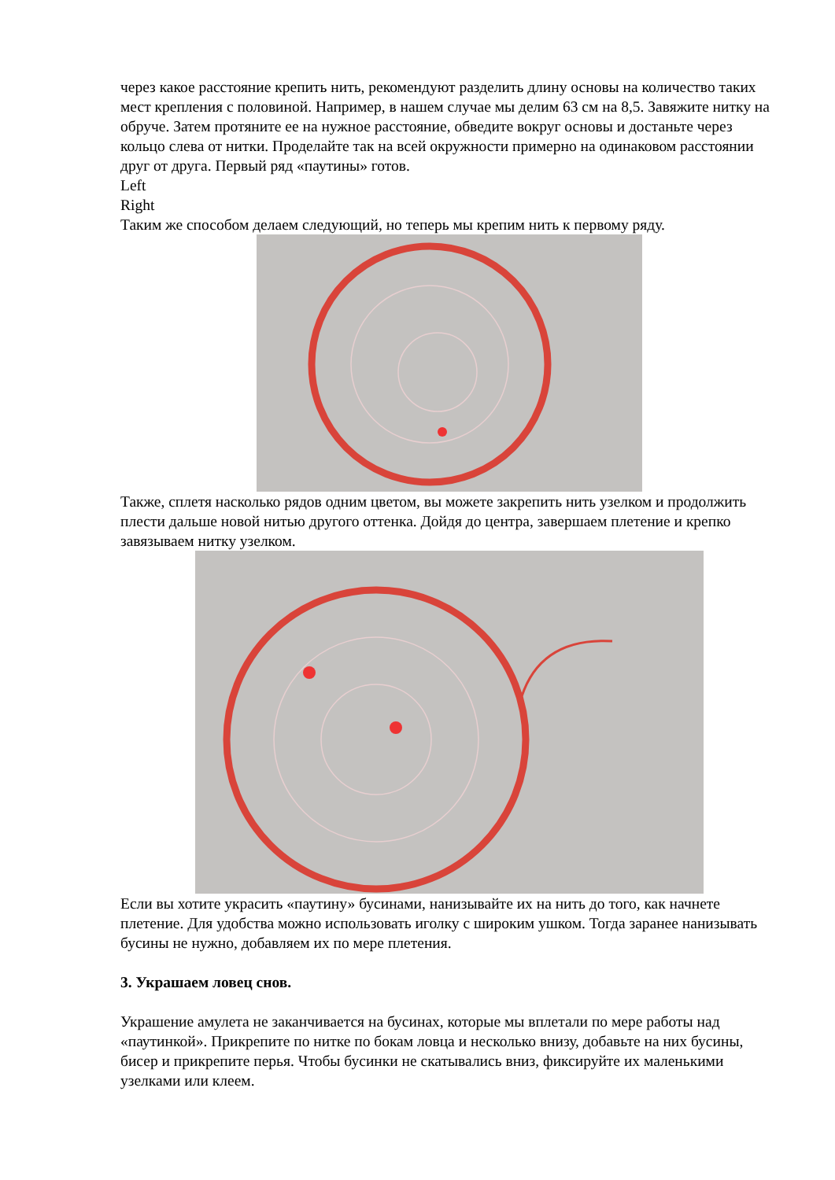через какое расстояние крепить нить, рекомендуют разделить длину основы на количество таких мест крепления с половиной. Например, в нашем случае мы делим 63 см на 8,5. Завяжите нитку на обруче. Затем протяните ее на нужное расстояние, обведите вокруг основы и достаньте через кольцо слева от нитки. Проделайте так на всей окружности примерно на одинаковом расстоянии друг от друга. Первый ряд «паутины» готов.
Left
Right
Таким же способом делаем следующий, но теперь мы крепим нить к первому ряду.
Также, сплетя насколько рядов одним цветом, вы можете закрепить нить узелком и продолжить плести дальше новой нитью другого оттенка. Дойдя до центра, завершаем плетение и крепко завязываем нитку узелком.
Если вы хотите украсить «паутину» бусинами, нанизывайте их на нить до того, как начнете плетение. Для удобства можно использовать иголку с широким ушком. Тогда заранее нанизывать бусины не нужно, добавляем их по мере плетения.
3. Украшаем ловец снов.
Украшение амулета не заканчивается на бусинах, которые мы вплетали по мере работы над «паутинкой». Прикрепите по нитке по бокам ловца и несколько внизу, добавьте на них бусины, бисер и прикрепите перья. Чтобы бусинки не скатывались вниз, фиксируйте их маленькими узелками или клеем.